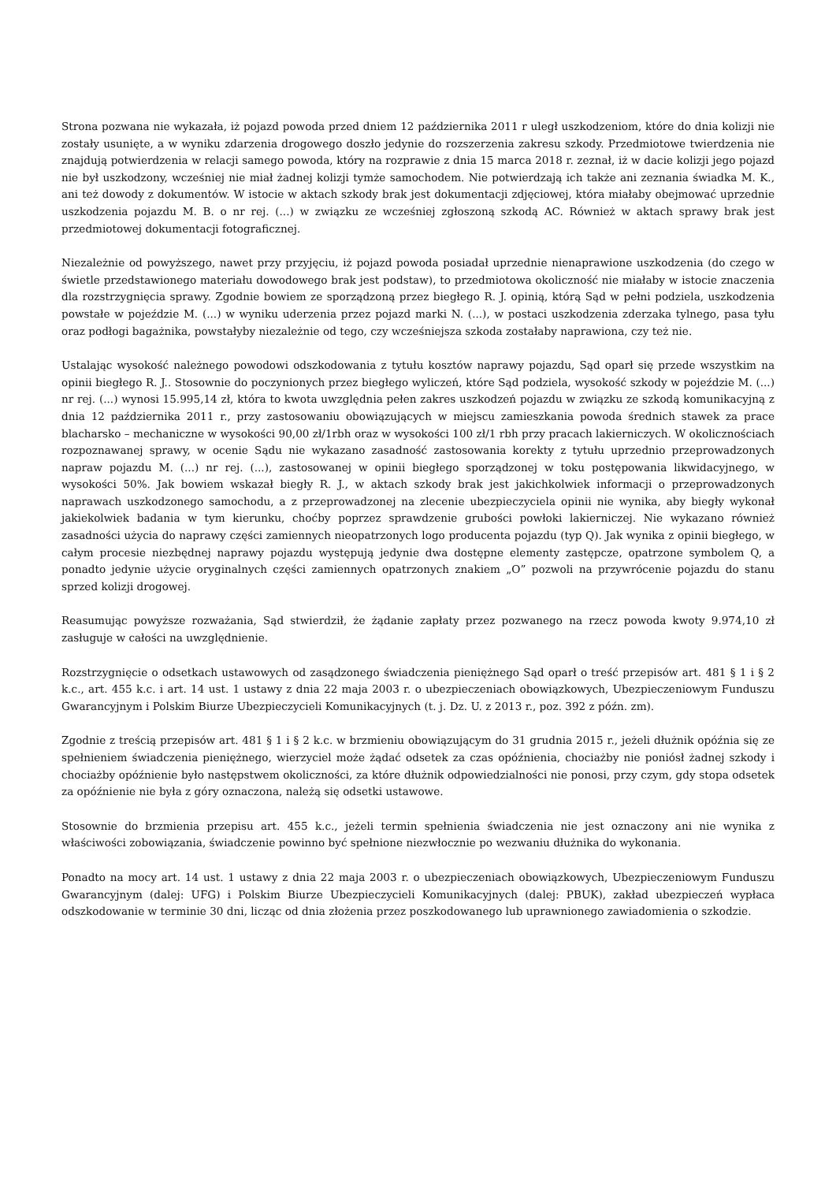Strona pozwana nie wykazała, iż pojazd powoda przed dniem 12 października 2011 r uległ uszkodzeniom, które do dnia kolizji nie zostały usunięte, a w wyniku zdarzenia drogowego doszło jedynie do rozszerzenia zakresu szkody. Przedmiotowe twierdzenia nie znajdują potwierdzenia w relacji samego powoda, który na rozprawie z dnia 15 marca 2018 r. zeznał, iż w dacie kolizji jego pojazd nie był uszkodzony, wcześniej nie miał żadnej kolizji tymże samochodem. Nie potwierdzają ich także ani zeznania świadka M. K., ani też dowody z dokumentów. W istocie w aktach szkody brak jest dokumentacji zdjęciowej, która miałaby obejmować uprzednie uszkodzenia pojazdu M. B. o nr rej. (...) w związku ze wcześniej zgłoszoną szkodą AC. Również w aktach sprawy brak jest przedmiotowej dokumentacji fotograficznej.
Niezależnie od powyższego, nawet przy przyjęciu, iż pojazd powoda posiadał uprzednie nienaprawione uszkodzenia (do czego w świetle przedstawionego materiału dowodowego brak jest podstaw), to przedmiotowa okoliczność nie miałaby w istocie znaczenia dla rozstrzygnięcia sprawy. Zgodnie bowiem ze sporządzoną przez biegłego R. J. opinią, którą Sąd w pełni podziela, uszkodzenia powstałe w pojeździe M. (...) w wyniku uderzenia przez pojazd marki N. (...), w postaci uszkodzenia zderzaka tylnego, pasa tyłu oraz podłogi bagażnika, powstałyby niezależnie od tego, czy wcześniejsza szkoda zostałaby naprawiona, czy też nie.
Ustalając wysokość należnego powodowi odszkodowania z tytułu kosztów naprawy pojazdu, Sąd oparł się przede wszystkim na opinii biegłego R. J.. Stosownie do poczynionych przez biegłego wyliczeń, które Sąd podziela, wysokość szkody w pojeździe M. (...) nr rej. (...) wynosi 15.995,14 zł, która to kwota uwzględnia pełen zakres uszkodzeń pojazdu w związku ze szkodą komunikacyjną z dnia 12 października 2011 r., przy zastosowaniu obowiązujących w miejscu zamieszkania powoda średnich stawek za prace blacharsko – mechaniczne w wysokości 90,00 zł/1rbh oraz w wysokości 100 zł/1 rbh przy pracach lakierniczych. W okolicznościach rozpoznawanej sprawy, w ocenie Sądu nie wykazano zasadność zastosowania korekty z tytułu uprzednio przeprowadzonych napraw pojazdu M. (...) nr rej. (...), zastosowanej w opinii biegłego sporządzonej w toku postępowania likwidacyjnego, w wysokości 50%. Jak bowiem wskazał biegły R. J., w aktach szkody brak jest jakichkolwiek informacji o przeprowadzonych naprawach uszkodzonego samochodu, a z przeprowadzonej na zlecenie ubezpieczyciela opinii nie wynika, aby biegły wykonał jakiekolwiek badania w tym kierunku, choćby poprzez sprawdzenie grubości powłoki lakierniczej. Nie wykazano również zasadności użycia do naprawy części zamiennych nieopatrzonych logo producenta pojazdu (typ Q). Jak wynika z opinii biegłego, w całym procesie niezbędnej naprawy pojazdu występują jedynie dwa dostępne elementy zastępcze, opatrzone symbolem Q, a ponadto jedynie użycie oryginalnych części zamiennych opatrzonych znakiem „O” pozwoli na przywrócenie pojazdu do stanu sprzed kolizji drogowej.
Reasumując powyższe rozważania, Sąd stwierdził, że żądanie zapłaty przez pozwanego na rzecz powoda kwoty 9.974,10 zł zasługuje w całości na uwzględnienie.
Rozstrzygnięcie o odsetkach ustawowych od zasądzonego świadczenia pieniężnego Sąd oparł o treść przepisów art. 481 § 1 i § 2 k.c., art. 455 k.c. i art. 14 ust. 1 ustawy z dnia 22 maja 2003 r. o ubezpieczeniach obowiązkowych, Ubezpieczeniowym Funduszu Gwarancyjnym i Polskim Biurze Ubezpieczycieli Komunikacyjnych (t. j. Dz. U. z 2013 r., poz. 392 z późn. zm).
Zgodnie z treścią przepisów art. 481 § 1 i § 2 k.c. w brzmieniu obowiązującym do 31 grudnia 2015 r., jeżeli dłużnik opóźnia się ze spełnieniem świadczenia pieniężnego, wierzyciel może żądać odsetek za czas opóźnienia, chociażby nie poniósł żadnej szkody i chociażby opóźnienie było następstwem okoliczności, za które dłużnik odpowiedzialności nie ponosi, przy czym, gdy stopa odsetek za opóźnienie nie była z góry oznaczona, należą się odsetki ustawowe.
Stosownie do brzmienia przepisu art. 455 k.c., jeżeli termin spełnienia świadczenia nie jest oznaczony ani nie wynika z właściwości zobowiązania, świadczenie powinno być spełnione niezwłocznie po wezwaniu dłużnika do wykonania.
Ponadto na mocy art. 14 ust. 1 ustawy z dnia 22 maja 2003 r. o ubezpieczeniach obowiązkowych, Ubezpieczeniowym Funduszu Gwarancyjnym (dalej: UFG) i Polskim Biurze Ubezpieczycieli Komunikacyjnych (dalej: PBUK), zakład ubezpieczeń wypłaca odszkodowanie w terminie 30 dni, licząc od dnia złożenia przez poszkodowanego lub uprawnionego zawiadomienia o szkodzie.